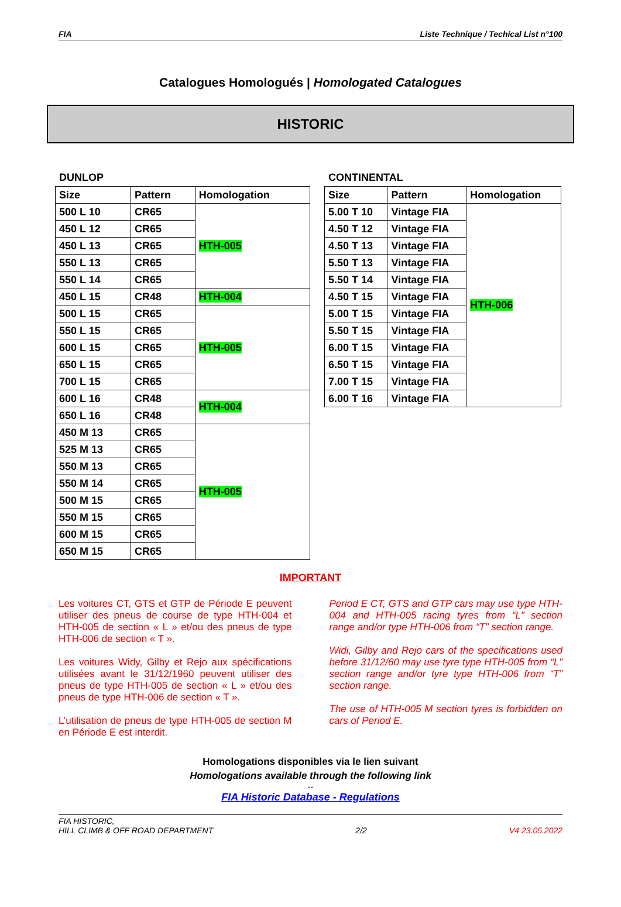FIA Liste Technique / Techical List n°100
Catalogues Homologués | Homologated Catalogues
HISTORIC
DUNLOP
| Size | Pattern | Homologation |
| --- | --- | --- |
| 500 L 10 | CR65 | HTH-005 |
| 450 L 12 | CR65 | |
| 450 L 13 | CR65 | |
| 550 L 13 | CR65 | |
| 550 L 14 | CR65 | |
| 450 L 15 | CR48 | HTH-004 |
| 500 L 15 | CR65 | HTH-005 |
| 550 L 15 | CR65 | |
| 600 L 15 | CR65 | |
| 650 L 15 | CR65 | |
| 700 L 15 | CR65 | |
| 600 L 16 | CR48 | HTH-004 |
| 650 L 16 | CR48 | |
| 450 M 13 | CR65 | HTH-005 |
| 525 M 13 | CR65 | |
| 550 M 13 | CR65 | |
| 550 M 14 | CR65 | |
| 500 M 15 | CR65 | |
| 550 M 15 | CR65 | |
| 600 M 15 | CR65 | |
| 650 M 15 | CR65 | |
CONTINENTAL
| Size | Pattern | Homologation |
| --- | --- | --- |
| 5.00 T 10 | Vintage FIA | HTH-006 |
| 4.50 T 12 | Vintage FIA | |
| 4.50 T 13 | Vintage FIA | |
| 5.50 T 13 | Vintage FIA | |
| 5.50 T 14 | Vintage FIA | |
| 4.50 T 15 | Vintage FIA | |
| 5.00 T 15 | Vintage FIA | |
| 5.50 T 15 | Vintage FIA | |
| 6.00 T 15 | Vintage FIA | |
| 6.50 T 15 | Vintage FIA | |
| 7.00 T 15 | Vintage FIA | |
| 6.00 T 16 | Vintage FIA | |
IMPORTANT
Les voitures CT, GTS et GTP de Période E peuvent utiliser des pneus de course de type HTH-004 et HTH-005 de section « L » et/ou des pneus de type HTH-006 de section « T ».
Les voitures Widy, Gilby et Rejo aux spécifications utilisées avant le 31/12/1960 peuvent utiliser des pneus de type HTH-005 de section « L » et/ou des pneus de type HTH-006 de section « T ».
L’utilisation de pneus de type HTH-005 de section M en Période E est interdit.
Period E CT, GTS and GTP cars may use type HTH-004 and HTH-005 racing tyres from “L” section range and/or type HTH-006 from “T” section range.
Widi, Gilby and Rejo cars of the specifications used before 31/12/60 may use tyre type HTH-005 from “L” section range and/or tyre type HTH-006 from “T” section range.
The use of HTH-005 M section tyres is forbidden on cars of Period E.
Homologations disponibles via le lien suivant
Homologations available through the following link
--
FIA Historic Database - Regulations
FIA HISTORIC,
HILL CLIMB & OFF ROAD DEPARTMENT 2/2 V4 23.05.2022